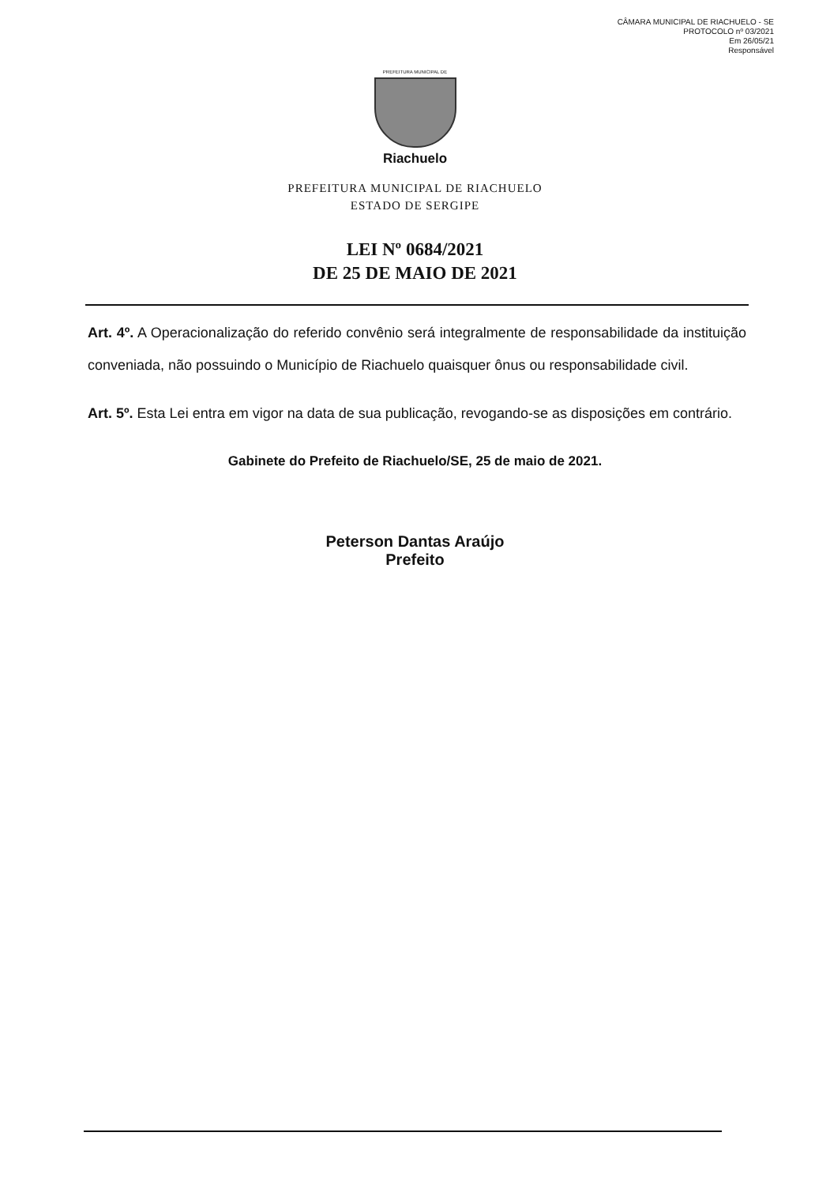CÂMARA MUNICIPAL DE RIACHUELO - SE
PROTOCOLO nº 03/2021
Em 26/05/21
Responsável
PREFEITURA MUNICIPAL DE
Riachuelo
PREFEITURA MUNICIPAL DE RIACHUELO
ESTADO DE SERGIPE
LEI Nº 0684/2021
DE 25 DE MAIO DE 2021
Art. 4º. A Operacionalização do referido convênio será integralmente de responsabilidade da instituição conveniada, não possuindo o Município de Riachuelo quaisquer ônus ou responsabilidade civil.
Art. 5º. Esta Lei entra em vigor na data de sua publicação, revogando-se as disposições em contrário.
Gabinete do Prefeito de Riachuelo/SE, 25 de maio de 2021.
Peterson Dantas Araújo
Prefeito